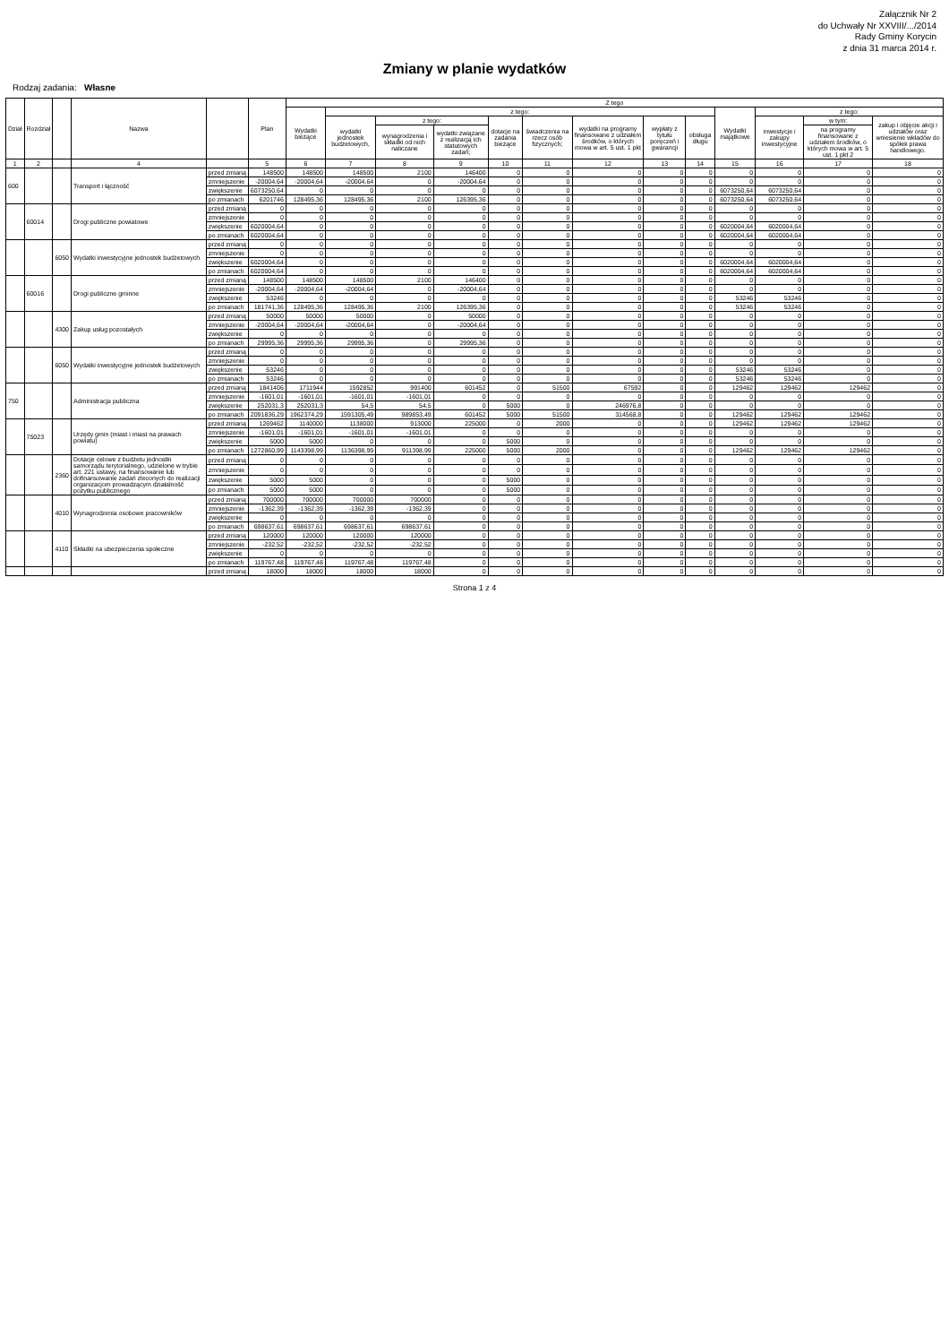Załącznik Nr 2
do Uchwały Nr XXVIII/.../2014
Rady Gminy Korycin
z dnia 31 marca 2014 r.
Zmiany w planie wydatków
Rodzaj zadania: Własne
| Dział | Rozdział | | Nazwa | | Plan | Z tego | | | | | | | | | | | | |
| --- | --- | --- | --- | --- | --- | --- | --- | --- | --- | --- | --- | --- | --- | --- | --- | --- | --- | --- |
| | | | | | | Wydatki bieżące | z tego: | | | | | | | | Wydatki majątkowe | z tego: | | |
| | | | | | | | wydatki jednostek budżetowych, | z tego: | | dotacje na zadania bieżące | świadczenia na rzecz osób fizycznych; | wydatki na programy finansowane z udziałem środków, o których mowa w art. 5 ust. 1 pkt | wypłaty z tytułu poręczeń i gwarancji | obsługa długu | | inwestycje i zakupy inwestycyjne | w tym: | zakup i objęcie akcji i udziałów oraz wniesienie wkładów do spółek prawa handlowego. |
| | | | | | | | | wynagrodzenia i składki od nich naliczane | wydatki związane z realizacją ich statutowych zadań; | | | | | | | | na programy finansowane z udziałem środków, o których mowa w art. 5 ust. 1 pkt 2 | |
| 1 | 2 | | 4 | | 5 | 6 | 7 | 8 | 9 | 10 | 11 | 12 | 13 | 14 | 15 | 16 | 17 | 18 |
| 600 | | | Transport i łączność | przed zmianą | 148500 | 148500 | 148500 | 2100 | 146400 | 0 | 0 | 0 | 0 | 0 | 0 | 0 | 0 | 0 |
| | | | | zmniejszenie | -20004,64 | -20004,64 | -20004,64 | 0 | -20004,64 | 0 | 0 | 0 | 0 | 0 | 0 | 0 | 0 | 0 |
| | | | | zwiększenie | 6073250,64 | 0 | 0 | 0 | 0 | 0 | 0 | 0 | 0 | 0 | 6073250,64 | 6073250,64 | 0 | 0 |
| | | | | po zmianach | 6201746 | 128495,36 | 128495,36 | 2100 | 126395,36 | 0 | 0 | 0 | 0 | 0 | 6073250,64 | 6073250,64 | 0 | 0 |
| | 60014 | | Drogi publiczne powiatowe | przed zmianą | 0 | 0 | 0 | 0 | 0 | 0 | 0 | 0 | 0 | 0 | 0 | 0 | 0 | 0 |
| | | | | zmniejszenie | 0 | 0 | 0 | 0 | 0 | 0 | 0 | 0 | 0 | 0 | 0 | 0 | 0 | 0 |
| | | | | zwiększenie | 6020004,64 | 0 | 0 | 0 | 0 | 0 | 0 | 0 | 0 | 0 | 6020004,64 | 6020004,64 | 0 | 0 |
| | | | | po zmianach | 6020004,64 | 0 | 0 | 0 | 0 | 0 | 0 | 0 | 0 | 0 | 6020004,64 | 6020004,64 | 0 | 0 |
| | | 6050 | Wydatki inwestycyjne jednostek budżetowych | przed zmianą | 0 | 0 | 0 | 0 | 0 | 0 | 0 | 0 | 0 | 0 | 0 | 0 | 0 | 0 |
| | | | | zmniejszenie | 0 | 0 | 0 | 0 | 0 | 0 | 0 | 0 | 0 | 0 | 0 | 0 | 0 | 0 |
| | | | | zwiększenie | 6020004,64 | 0 | 0 | 0 | 0 | 0 | 0 | 0 | 0 | 0 | 6020004,64 | 6020004,64 | 0 | 0 |
| | | | | po zmianach | 6020004,64 | 0 | 0 | 0 | 0 | 0 | 0 | 0 | 0 | 0 | 6020004,64 | 6020004,64 | 0 | 0 |
| | 60016 | | Drogi publiczne gminne | przed zmianą | 148500 | 148500 | 148500 | 2100 | 146400 | 0 | 0 | 0 | 0 | 0 | 0 | 0 | 0 | 0 |
| | | | | zmniejszenie | -20004,64 | -20004,64 | -20004,64 | 0 | -20004,64 | 0 | 0 | 0 | 0 | 0 | 0 | 0 | 0 | 0 |
| | | | | zwiększenie | 53246 | 0 | 0 | 0 | 0 | 0 | 0 | 0 | 0 | 0 | 53246 | 53246 | 0 | 0 |
| | | | | po zmianach | 181741,36 | 128495,36 | 128495,36 | 2100 | 126395,36 | 0 | 0 | 0 | 0 | 0 | 53246 | 53246 | 0 | 0 |
| | | 4300 | Zakup usług pozostałych | przed zmianą | 50000 | 50000 | 50000 | 0 | 50000 | 0 | 0 | 0 | 0 | 0 | 0 | 0 | 0 | 0 |
| | | | | zmniejszenie | -20004,64 | -20004,64 | -20004,64 | 0 | -20004,64 | 0 | 0 | 0 | 0 | 0 | 0 | 0 | 0 | 0 |
| | | | | zwiększenie | 0 | 0 | 0 | 0 | 0 | 0 | 0 | 0 | 0 | 0 | 0 | 0 | 0 | 0 |
| | | | | po zmianach | 29995,36 | 29995,36 | 29995,36 | 0 | 29995,36 | 0 | 0 | 0 | 0 | 0 | 0 | 0 | 0 | 0 |
| | | 6050 | Wydatki inwestycyjne jednostek budżetowych | przed zmianą | 0 | 0 | 0 | 0 | 0 | 0 | 0 | 0 | 0 | 0 | 0 | 0 | 0 | 0 |
| | | | | zmniejszenie | 0 | 0 | 0 | 0 | 0 | 0 | 0 | 0 | 0 | 0 | 0 | 0 | 0 | 0 |
| | | | | zwiększenie | 53246 | 0 | 0 | 0 | 0 | 0 | 0 | 0 | 0 | 0 | 53246 | 53246 | 0 | 0 |
| | | | | po zmianach | 53246 | 0 | 0 | 0 | 0 | 0 | 0 | 0 | 0 | 0 | 53246 | 53246 | 0 | 0 |
| 750 | | | Administracja publiczna | przed zmianą | 1841406 | 1711944 | 1592852 | 991400 | 601452 | 0 | 51500 | 67592 | 0 | 0 | 129462 | 129462 | 129462 | 0 |
| | | | | zmniejszenie | -1601,01 | -1601,01 | -1601,01 | -1601,01 | 0 | 0 | 0 | 0 | 0 | 0 | 0 | 0 | 0 | 0 |
| | | | | zwiększenie | 252031,3 | 252031,3 | 54,5 | 54,5 | 0 | 5000 | 0 | 246976,8 | 0 | 0 | 0 | 0 | 0 | 0 |
| | | | | po zmianach | 2091836,29 | 1962374,29 | 1591305,49 | 989853,49 | 601452 | 5000 | 51500 | 314568,8 | 0 | 0 | 129462 | 129462 | 129462 | 0 |
| | 75023 | | Urzędy gmin (miast i miast na prawach powiatu) | przed zmianą | 1269462 | 1140000 | 1138000 | 913000 | 225000 | 0 | 2000 | 0 | 0 | 0 | 129462 | 129462 | 129462 | 0 |
| | | | | zmniejszenie | -1601,01 | -1601,01 | -1601,01 | -1601,01 | 0 | 0 | 0 | 0 | 0 | 0 | 0 | 0 | 0 | 0 |
| | | | | zwiększenie | 5000 | 5000 | 0 | 0 | 0 | 5000 | 0 | 0 | 0 | 0 | 0 | 0 | 0 | 0 |
| | | | | po zmianach | 1272860,99 | 1143398,99 | 1136398,99 | 911398,99 | 225000 | 5000 | 2000 | 0 | 0 | 0 | 129462 | 129462 | 129462 | 0 |
| | | 2360 | Dotacje celowe z budżetu jednostki samorządu terytorialnego, udzielone w trybie art. 221 ustawy, na finansowanie lub dofinansowanie zadań zleconych do realizacji organizacjom prowadzącym działalność pożytku publicznego | przed zmianą | 0 | 0 | 0 | 0 | 0 | 0 | 0 | 0 | 0 | 0 | 0 | 0 | 0 | 0 |
| | | | | zmniejszenie | 0 | 0 | 0 | 0 | 0 | 0 | 0 | 0 | 0 | 0 | 0 | 0 | 0 | 0 |
| | | | | zwiększenie | 5000 | 5000 | 0 | 0 | 0 | 5000 | 0 | 0 | 0 | 0 | 0 | 0 | 0 | 0 |
| | | | | po zmianach | 5000 | 5000 | 0 | 0 | 0 | 5000 | 0 | 0 | 0 | 0 | 0 | 0 | 0 | 0 |
| | | 4010 | Wynagrodzenia osobowe pracowników | przed zmianą | 700000 | 700000 | 700000 | 700000 | 0 | 0 | 0 | 0 | 0 | 0 | 0 | 0 | 0 | 0 |
| | | | | zmniejszenie | -1362,39 | -1362,39 | -1362,39 | -1362,39 | 0 | 0 | 0 | 0 | 0 | 0 | 0 | 0 | 0 | 0 |
| | | | | zwiększenie | 0 | 0 | 0 | 0 | 0 | 0 | 0 | 0 | 0 | 0 | 0 | 0 | 0 | 0 |
| | | | | po zmianach | 698637,61 | 698637,61 | 698637,61 | 698637,61 | 0 | 0 | 0 | 0 | 0 | 0 | 0 | 0 | 0 | 0 |
| | | 4110 | Składki na ubezpieczenia społeczne | przed zmianą | 120000 | 120000 | 120000 | 120000 | 0 | 0 | 0 | 0 | 0 | 0 | 0 | 0 | 0 | 0 |
| | | | | zmniejszenie | -232,52 | -232,52 | -232,52 | -232,52 | 0 | 0 | 0 | 0 | 0 | 0 | 0 | 0 | 0 | 0 |
| | | | | zwiększenie | 0 | 0 | 0 | 0 | 0 | 0 | 0 | 0 | 0 | 0 | 0 | 0 | 0 | 0 |
| | | | | po zmianach | 119767,48 | 119767,48 | 119767,48 | 119767,48 | 0 | 0 | 0 | 0 | 0 | 0 | 0 | 0 | 0 | 0 |
| | | | | przed zmianą | 18000 | 18000 | 18000 | 18000 | 0 | 0 | 0 | 0 | 0 | 0 | 0 | 0 | 0 | 0 |
Strona 1 z 4